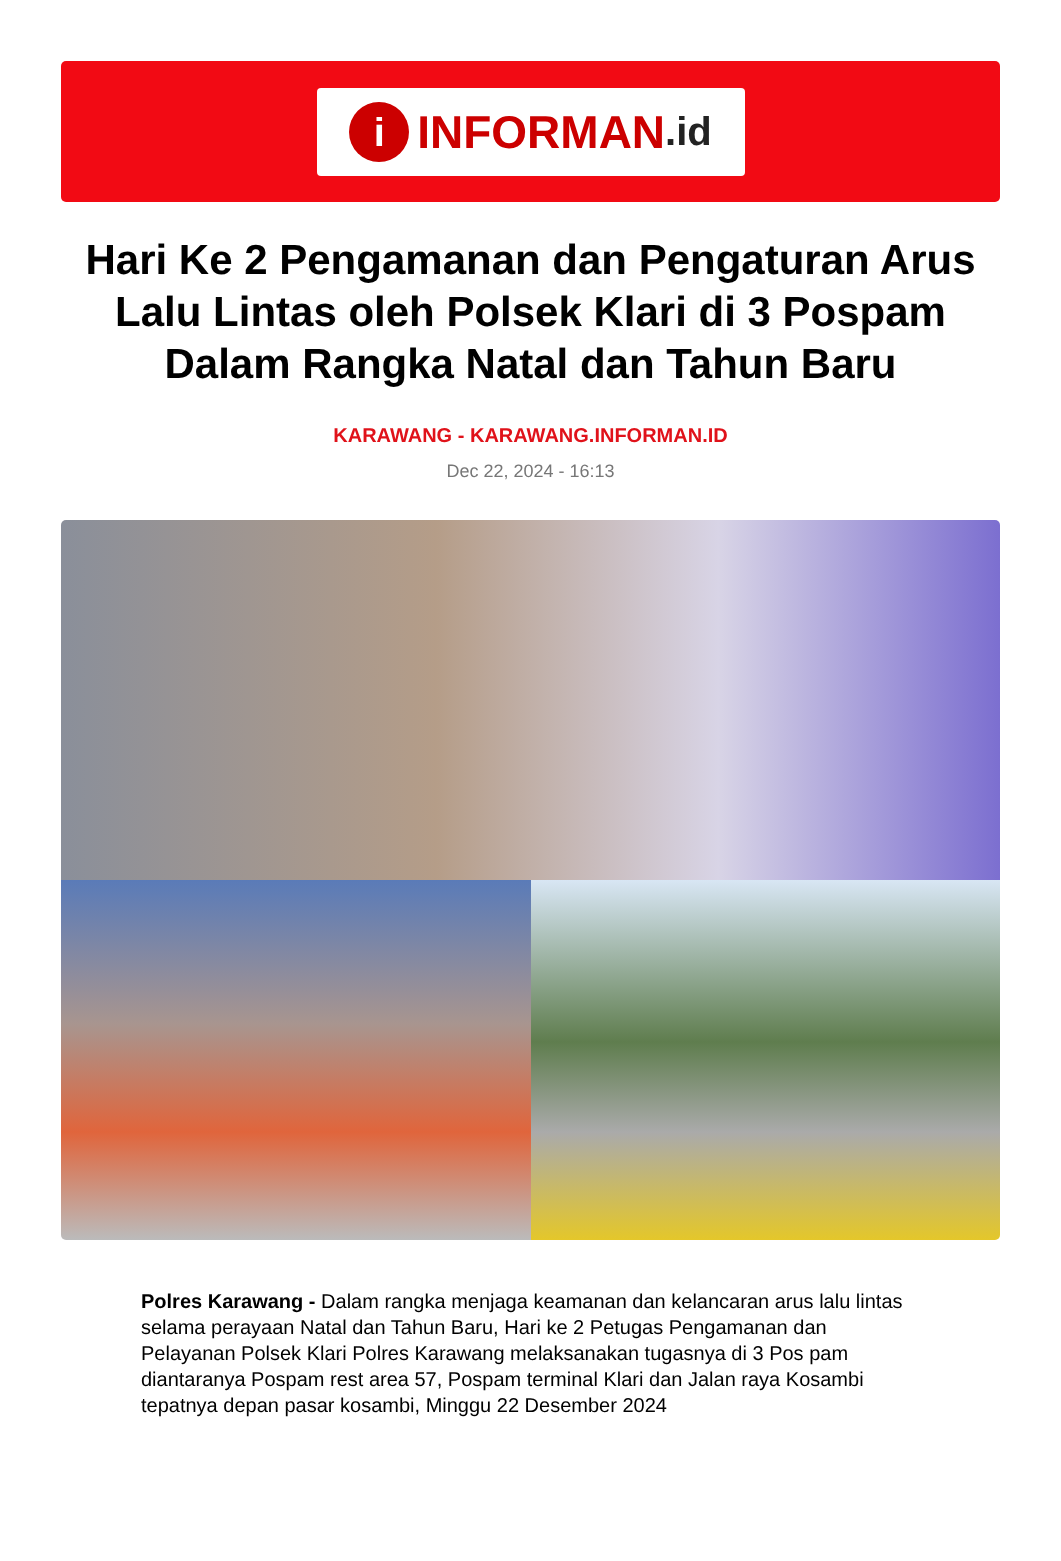i
INFORMAN.id
Hari Ke 2 Pengamanan dan Pengaturan Arus Lalu Lintas oleh Polsek Klari di 3 Pospam Dalam Rangka Natal dan Tahun Baru
KARAWANG - KARAWANG.INFORMAN.ID
Dec 22, 2024 - 16:13
Polres Karawang - Dalam rangka menjaga keamanan dan kelancaran arus lalu lintas selama perayaan Natal dan Tahun Baru, Hari ke 2 Petugas Pengamanan dan Pelayanan Polsek Klari Polres Karawang melaksanakan tugasnya di 3 Pos pam diantaranya Pospam rest area 57, Pospam terminal Klari dan Jalan raya Kosambi tepatnya depan pasar kosambi, Minggu 22 Desember 2024